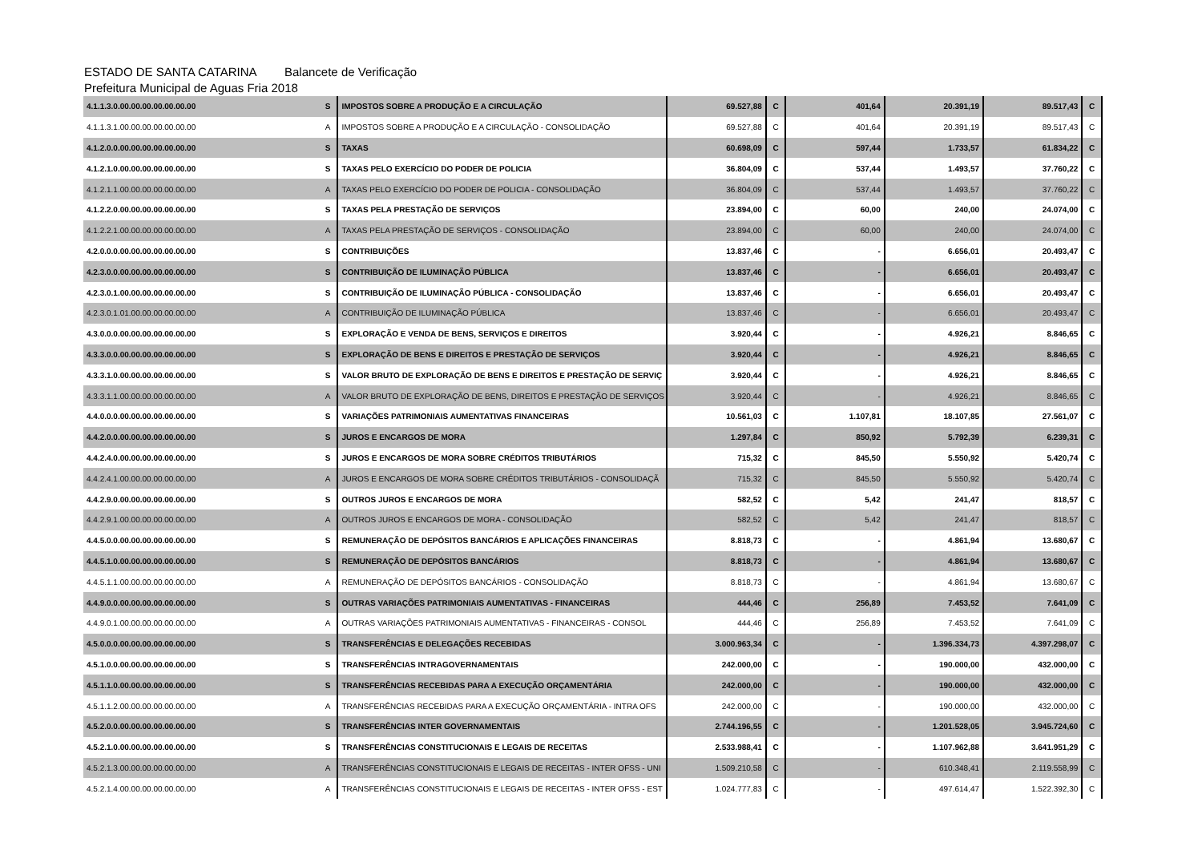ESTADO DE SANTA CATARINA Balancete de Verificação
Prefeitura Municipal de Aguas Fria 2018
| 4.1.1.3.0.00.00.00.00.00.00.00 | S | IMPOSTOS SOBRE A PRODUÇÃO E A CIRCULAÇÃO | 69.527,88 | C | 401,64 | 20.391,19 | 89.517,43 | C |
| 4.1.1.3.1.00.00.00.00.00.00.00 | A | IMPOSTOS SOBRE A PRODUÇÃO E A CIRCULAÇÃO - CONSOLIDAÇÃO | 69.527,88 | C | 401,64 | 20.391,19 | 89.517,43 | C |
| 4.1.2.0.0.00.00.00.00.00.00.00 | S | TAXAS | 60.698,09 | C | 597,44 | 1.733,57 | 61.834,22 | C |
| 4.1.2.1.0.00.00.00.00.00.00.00 | S | TAXAS PELO EXERCÍCIO DO PODER DE POLICIA | 36.804,09 | C | 537,44 | 1.493,57 | 37.760,22 | C |
| 4.1.2.1.1.00.00.00.00.00.00.00 | A | TAXAS PELO EXERCÍCIO DO PODER DE POLICIA - CONSOLIDAÇÃO | 36.804,09 | C | 537,44 | 1.493,57 | 37.760,22 | C |
| 4.1.2.2.0.00.00.00.00.00.00.00 | S | TAXAS PELA PRESTAÇÃO DE SERVIÇOS | 23.894,00 | C | 60,00 | 240,00 | 24.074,00 | C |
| 4.1.2.2.1.00.00.00.00.00.00.00 | A | TAXAS PELA PRESTAÇÃO DE SERVIÇOS - CONSOLIDAÇÃO | 23.894,00 | C | 60,00 | 240,00 | 24.074,00 | C |
| 4.2.0.0.0.00.00.00.00.00.00.00 | S | CONTRIBUIÇÕES | 13.837,46 | C | - | 6.656,01 | 20.493,47 | C |
| 4.2.3.0.0.00.00.00.00.00.00.00 | S | CONTRIBUIÇÃO DE ILUMINAÇÃO PÚBLICA | 13.837,46 | C | - | 6.656,01 | 20.493,47 | C |
| 4.2.3.0.1.00.00.00.00.00.00.00 | S | CONTRIBUIÇÃO DE ILUMINAÇÃO PÚBLICA - CONSOLIDAÇÃO | 13.837,46 | C | - | 6.656,01 | 20.493,47 | C |
| 4.2.3.0.1.01.00.00.00.00.00.00 | A | CONTRIBUIÇÃO DE ILUMINAÇÃO PÚBLICA | 13.837,46 | C | - | 6.656,01 | 20.493,47 | C |
| 4.3.0.0.0.00.00.00.00.00.00.00 | S | EXPLORAÇÃO E VENDA DE BENS, SERVIÇOS E DIREITOS | 3.920,44 | C | - | 4.926,21 | 8.846,65 | C |
| 4.3.3.0.0.00.00.00.00.00.00.00 | S | EXPLORAÇÃO DE BENS E DIREITOS E PRESTAÇÃO DE SERVIÇOS | 3.920,44 | C | - | 4.926,21 | 8.846,65 | C |
| 4.3.3.1.0.00.00.00.00.00.00.00 | S | VALOR BRUTO DE EXPLORAÇÃO DE BENS E DIREITOS E PRESTAÇÃO DE SERVIÇ | 3.920,44 | C | - | 4.926,21 | 8.846,65 | C |
| 4.3.3.1.1.00.00.00.00.00.00.00 | A | VALOR BRUTO DE EXPLORAÇÃO DE BENS, DIREITOS E PRESTAÇÃO DE SERVIÇOS | 3.920,44 | C | - | 4.926,21 | 8.846,65 | C |
| 4.4.0.0.0.00.00.00.00.00.00.00 | S | VARIAÇÕES PATRIMONIAIS AUMENTATIVAS FINANCEIRAS | 10.561,03 | C | 1.107,81 | 18.107,85 | 27.561,07 | C |
| 4.4.2.0.0.00.00.00.00.00.00.00 | S | JUROS E ENCARGOS DE MORA | 1.297,84 | C | 850,92 | 5.792,39 | 6.239,31 | C |
| 4.4.2.4.0.00.00.00.00.00.00.00 | S | JUROS E ENCARGOS DE MORA SOBRE CRÉDITOS TRIBUTÁRIOS | 715,32 | C | 845,50 | 5.550,92 | 5.420,74 | C |
| 4.4.2.4.1.00.00.00.00.00.00.00 | A | JUROS E ENCARGOS DE MORA SOBRE CRÉDITOS TRIBUTÁRIOS - CONSOLIDAÇÃ | 715,32 | C | 845,50 | 5.550,92 | 5.420,74 | C |
| 4.4.2.9.0.00.00.00.00.00.00.00 | S | OUTROS JUROS E ENCARGOS DE MORA | 582,52 | C | 5,42 | 241,47 | 818,57 | C |
| 4.4.2.9.1.00.00.00.00.00.00.00 | A | OUTROS JUROS E ENCARGOS DE MORA - CONSOLIDAÇÃO | 582,52 | C | 5,42 | 241,47 | 818,57 | C |
| 4.4.5.0.0.00.00.00.00.00.00.00 | S | REMUNERAÇÃO DE DEPÓSITOS BANCÁRIOS E APLICAÇÕES FINANCEIRAS | 8.818,73 | C | - | 4.861,94 | 13.680,67 | C |
| 4.4.5.1.0.00.00.00.00.00.00.00 | S | REMUNERAÇÃO DE DEPÓSITOS BANCÁRIOS | 8.818,73 | C | - | 4.861,94 | 13.680,67 | C |
| 4.4.5.1.1.00.00.00.00.00.00.00 | A | REMUNERAÇÃO DE DEPÓSITOS BANCÁRIOS - CONSOLIDAÇÃO | 8.818,73 | C | - | 4.861,94 | 13.680,67 | C |
| 4.4.9.0.0.00.00.00.00.00.00.00 | S | OUTRAS VARIAÇÕES PATRIMONIAIS AUMENTATIVAS - FINANCEIRAS | 444,46 | C | 256,89 | 7.453,52 | 7.641,09 | C |
| 4.4.9.0.1.00.00.00.00.00.00.00 | A | OUTRAS VARIAÇÕES PATRIMONIAIS AUMENTATIVAS - FINANCEIRAS - CONSOL | 444,46 | C | 256,89 | 7.453,52 | 7.641,09 | C |
| 4.5.0.0.0.00.00.00.00.00.00.00 | S | TRANSFERÊNCIAS E DELEGAÇÕES RECEBIDAS | 3.000.963,34 | C | - | 1.396.334,73 | 4.397.298,07 | C |
| 4.5.1.0.0.00.00.00.00.00.00.00 | S | TRANSFERÊNCIAS INTRAGOVERNAMENTAIS | 242.000,00 | C | - | 190.000,00 | 432.000,00 | C |
| 4.5.1.1.0.00.00.00.00.00.00.00 | S | TRANSFERÊNCIAS RECEBIDAS PARA A EXECUÇÃO ORÇAMENTÁRIA | 242.000,00 | C | - | 190.000,00 | 432.000,00 | C |
| 4.5.1.1.2.00.00.00.00.00.00.00 | A | TRANSFERÊNCIAS RECEBIDAS PARA A EXECUÇÃO ORÇAMENTÁRIA - INTRA OFS | 242.000,00 | C | - | 190.000,00 | 432.000,00 | C |
| 4.5.2.0.0.00.00.00.00.00.00.00 | S | TRANSFERÊNCIAS INTER GOVERNAMENTAIS | 2.744.196,55 | C | - | 1.201.528,05 | 3.945.724,60 | C |
| 4.5.2.1.0.00.00.00.00.00.00.00 | S | TRANSFERÊNCIAS CONSTITUCIONAIS E LEGAIS DE RECEITAS | 2.533.988,41 | C | - | 1.107.962,88 | 3.641.951,29 | C |
| 4.5.2.1.3.00.00.00.00.00.00.00 | A | TRANSFERÊNCIAS CONSTITUCIONAIS E LEGAIS DE RECEITAS - INTER OFSS - UNI | 1.509.210,58 | C | - | 610.348,41 | 2.119.558,99 | C |
| 4.5.2.1.4.00.00.00.00.00.00.00 | A | TRANSFERÊNCIAS CONSTITUCIONAIS E LEGAIS DE RECEITAS - INTER OFSS - EST | 1.024.777,83 | C | - | 497.614,47 | 1.522.392,30 | C |